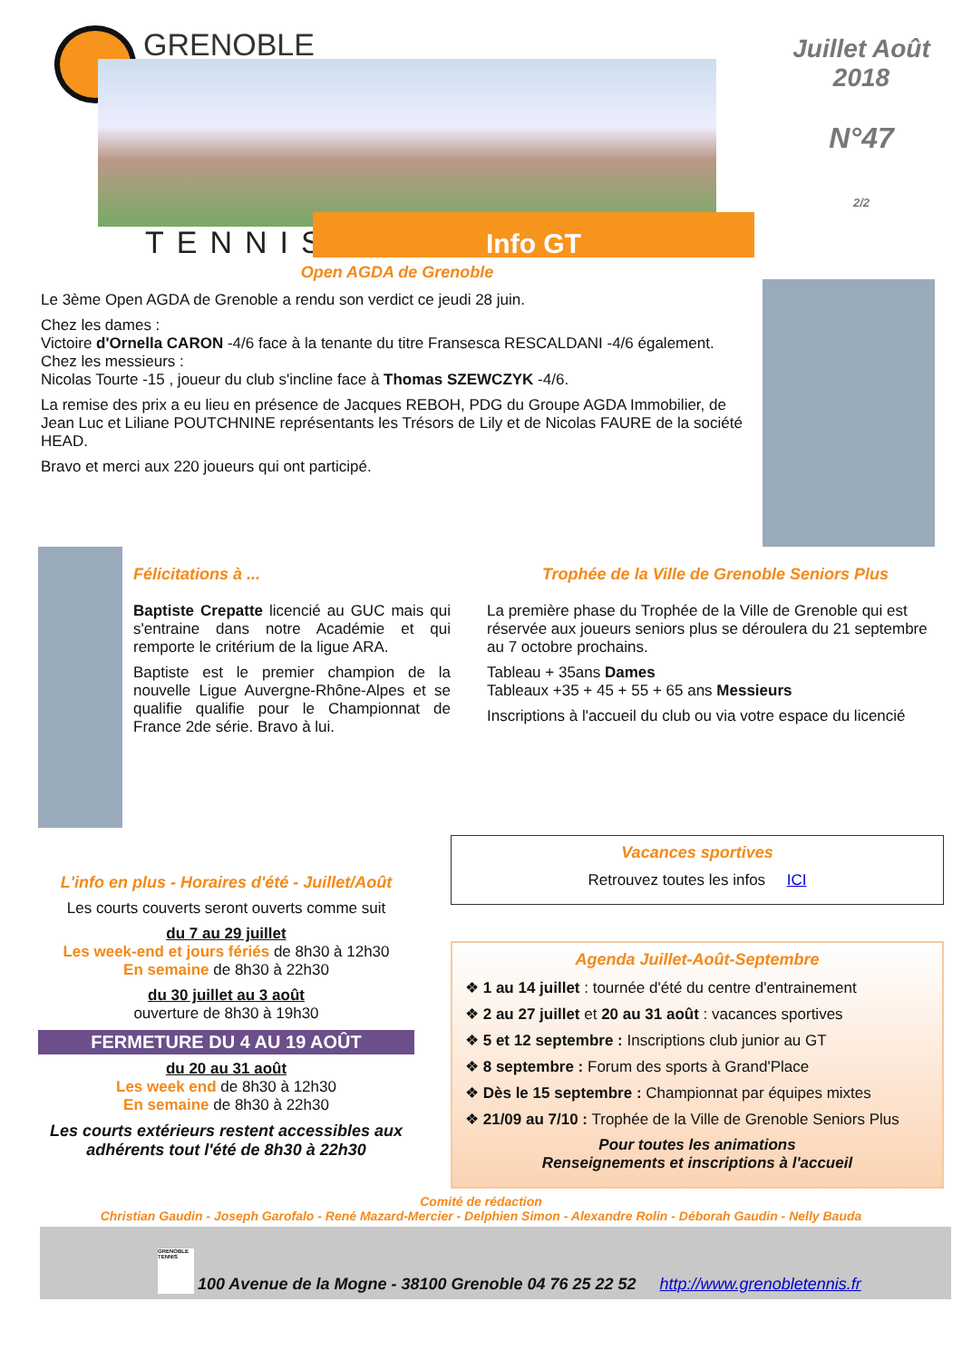GRENOBLE
TENNIS Info GT
Juillet Août
2018
N°47
2/2
Open AGDA de Grenoble
Le 3ème Open AGDA de Grenoble a rendu son verdict ce jeudi 28 juin.
Chez les dames :
Victoire d'Ornella CARON -4/6 face à la tenante du titre Fransesca RESCALDANI -4/6 également.
Chez les messieurs :
Nicolas Tourte -15 , joueur du club s'incline face à Thomas SZEWCZYK -4/6.
La remise des prix a eu lieu en présence de Jacques REBOH, PDG du Groupe AGDA Immobilier, de Jean Luc et Liliane POUTCHNINE représentants les Trésors de Lily et de Nicolas FAURE de la société HEAD.
Bravo et merci aux 220 joueurs qui ont participé.
Félicitations à ...
Baptiste Crepatte licencié au GUC mais qui s'entraine dans notre Académie et qui remporte le critérium de la ligue ARA.
Baptiste est le premier champion de la nouvelle Ligue Auvergne-Rhône-Alpes et se qualifie qualifie pour le Championnat de France 2de série. Bravo à lui.
Trophée de la Ville de Grenoble Seniors Plus
La première phase du Trophée de la Ville de Grenoble qui est réservée aux joueurs seniors plus se déroulera du 21 septembre au 7 octobre prochains.
Tableau + 35ans Dames
Tableaux +35 + 45 + 55 + 65 ans Messieurs
Inscriptions à l'accueil du club ou via votre espace du licencié
L'info en plus - Horaires d'été - Juillet/Août
Les courts couverts seront ouverts comme suit
du 7 au 29 juillet
Les week-end et jours fériés de 8h30 à 12h30
En semaine de 8h30 à 22h30
du 30 juillet au 3 août
ouverture de 8h30 à 19h30
FERMETURE DU 4 AU 19 AOÛT
du 20 au 31 août
Les week end de 8h30 à 12h30
En semaine de 8h30 à 22h30
Les courts extérieurs restent accessibles aux adhérents tout l'été de 8h30 à 22h30
Vacances sportives
Retrouvez toutes les infos ICI
Agenda Juillet-Août-Septembre
❖ 1 au 14 juillet : tournée d'été du centre d'entrainement
❖ 2 au 27 juillet et 20 au 31 août : vacances sportives
❖ 5 et 12 septembre : Inscriptions club junior au GT
❖ 8 septembre : Forum des sports à Grand'Place
❖ Dès le 15 septembre : Championnat par équipes mixtes
❖ 21/09 au 7/10 : Trophée de la Ville de Grenoble Seniors Plus
Pour toutes les animations
Renseignements et inscriptions à l'accueil
Comité de rédaction
Christian Gaudin - Joseph Garofalo - René Mazard-Mercier - Delphien Simon - Alexandre Rolin - Déborah Gaudin - Nelly Bauda
GRENOBLE TENNIS 100 Avenue de la Mogne - 38100 Grenoble 04 76 25 22 52 http://www.grenobletennis.fr